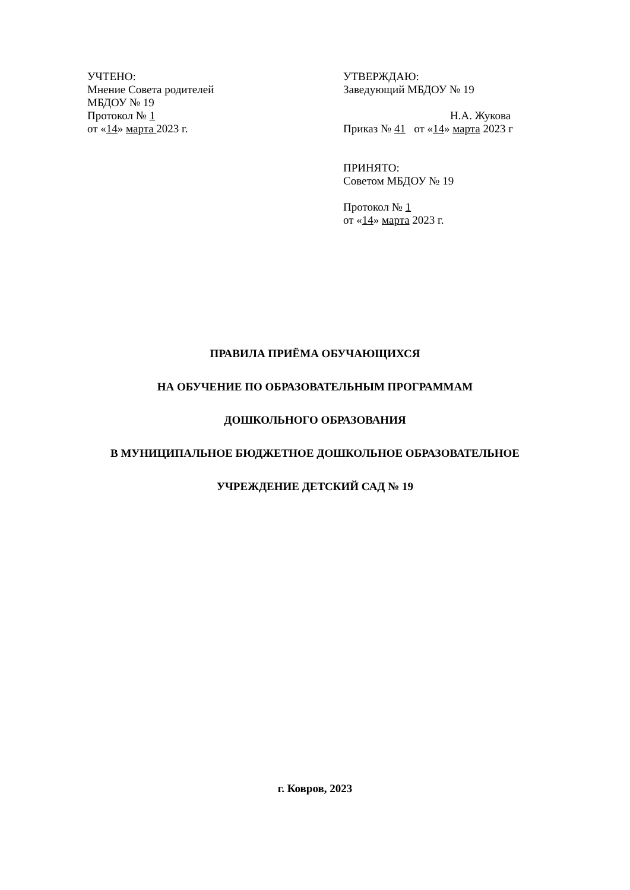УЧТЕНО:
Мнение Совета родителей
МБДОУ № 19
Протокол № 1
от «14» марта 2023 г.
УТВЕРЖДАЮ:
Заведующий МБДОУ № 19
Н.А. Жукова
Приказ № 41 от «14» марта 2023 г
ПРИНЯТО:
Советом МБДОУ № 19
Протокол № 1
от «14» марта 2023 г.
ПРАВИЛА ПРИЁМА ОБУЧАЮЩИХСЯ
НА ОБУЧЕНИЕ ПО ОБРАЗОВАТЕЛЬНЫМ ПРОГРАММАМ
ДОШКОЛЬНОГО ОБРАЗОВАНИЯ
В МУНИЦИПАЛЬНОЕ БЮДЖЕТНОЕ ДОШКОЛЬНОЕ ОБРАЗОВАТЕЛЬНОЕ
УЧРЕЖДЕНИЕ ДЕТСКИЙ САД № 19
г. Ковров, 2023